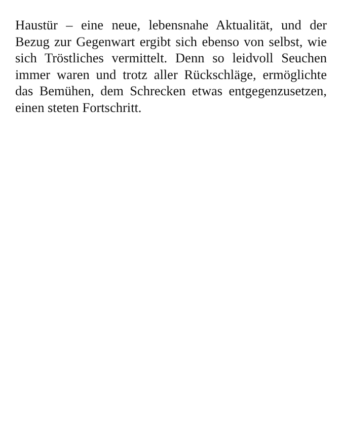Haustür – eine neue, lebensnahe Aktualität, und der Bezug zur Gegenwart ergibt sich ebenso von selbst, wie sich Tröstliches vermittelt. Denn so leidvoll Seuchen immer waren und trotz aller Rückschläge, ermöglichte das Bemühen, dem Schrecken etwas entgegenzusetzen, einen steten Fortschritt.